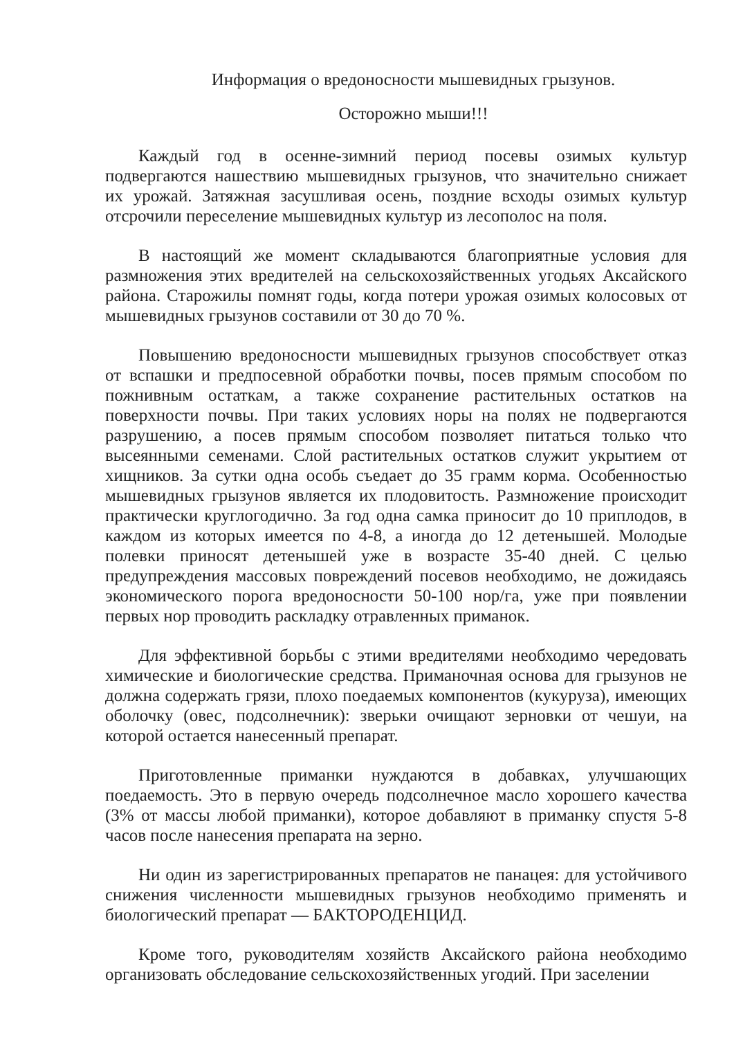Информация о вредоносности мышевидных грызунов.
Осторожно мыши!!!
Каждый год в осенне-зимний период посевы озимых культур подвергаются нашествию мышевидных грызунов, что значительно снижает их урожай. Затяжная засушливая осень, поздние всходы озимых культур отсрочили переселение мышевидных культур из лесополос на поля.
В настоящий же момент складываются благоприятные условия для размножения этих вредителей на сельскохозяйственных угодьях Аксайского района. Старожилы помнят годы, когда потери урожая озимых колосовых от мышевидных грызунов составили от 30 до 70 %.
Повышению вредоносности мышевидных грызунов способствует отказ от вспашки и предпосевной обработки почвы, посев прямым способом по пожнивным остаткам, а также сохранение растительных остатков на поверхности почвы. При таких условиях норы на полях не подвергаются разрушению, а посев прямым способом позволяет питаться только что высеянными семенами. Слой растительных остатков служит укрытием от хищников. За сутки одна особь съедает до 35 грамм корма. Особенностью мышевидных грызунов является их плодовитость. Размножение происходит практически круглогодично. За год одна самка приносит до 10 приплодов, в каждом из которых имеется по 4-8, а иногда до 12 детенышей. Молодые полевки приносят детенышей уже в возрасте 35-40 дней. С целью предупреждения массовых повреждений посевов необходимо, не дожидаясь экономического порога вредоносности 50-100 нор/га, уже при появлении первых нор проводить раскладку отравленных приманок.
Для эффективной борьбы с этими вредителями необходимо чередовать химические и биологические средства. Приманочная основа для грызунов не должна содержать грязи, плохо поедаемых компонентов (кукуруза), имеющих оболочку (овес, подсолнечник): зверьки очищают зерновки от чешуи, на которой остается нанесенный препарат.
Приготовленные приманки нуждаются в добавках, улучшающих поедаемость. Это в первую очередь подсолнечное масло хорошего качества (3% от массы любой приманки), которое добавляют в приманку спустя 5-8 часов после нанесения препарата на зерно.
Ни один из зарегистрированных препаратов не панацея: для устойчивого снижения численности мышевидных грызунов необходимо применять и биологический препарат — БАКТОРОДЕНЦИД.
Кроме того, руководителям хозяйств Аксайского района необходимо организовать обследование сельскохозяйственных угодий. При заселении